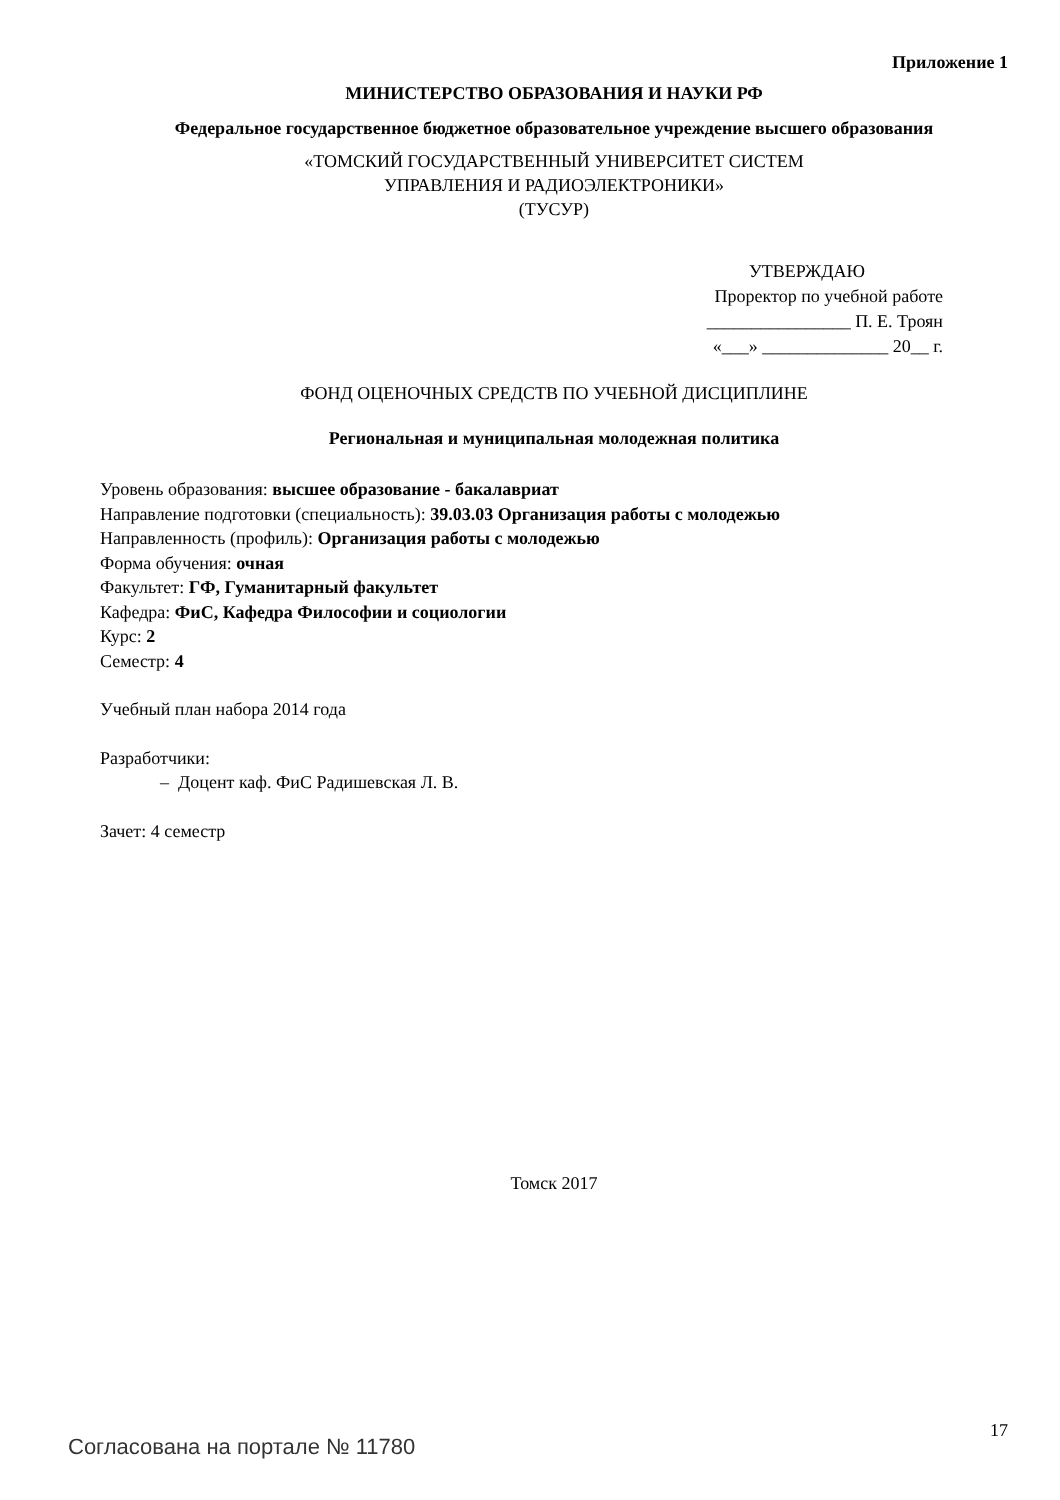Приложение 1
МИНИСТЕРСТВО ОБРАЗОВАНИЯ И НАУКИ РФ
Федеральное государственное бюджетное образовательное учреждение высшего образования
«ТОМСКИЙ ГОСУДАРСТВЕННЫЙ УНИВЕРСИТЕТ СИСТЕМ
УПРАВЛЕНИЯ И РАДИОЭЛЕКТРОНИКИ»
(ТУСУР)
УТВЕРЖДАЮ
Проректор по учебной работе
________________ П. Е. Троян
«___» ______________ 20__ г.
ФОНД ОЦЕНОЧНЫХ СРЕДСТВ ПО УЧЕБНОЙ ДИСЦИПЛИНЕ
Региональная и муниципальная молодежная политика
Уровень образования: высшее образование - бакалавриат
Направление подготовки (специальность): 39.03.03 Организация работы с молодежью
Направленность (профиль): Организация работы с молодежью
Форма обучения: очная
Факультет: ГФ, Гуманитарный факультет
Кафедра: ФиС, Кафедра Философии и социологии
Курс: 2
Семестр: 4
Учебный план набора 2014 года
Разработчики:
– Доцент каф. ФиС Радишевская Л. В.
Зачет: 4 семестр
Томск 2017
Согласована на портале № 11780 17